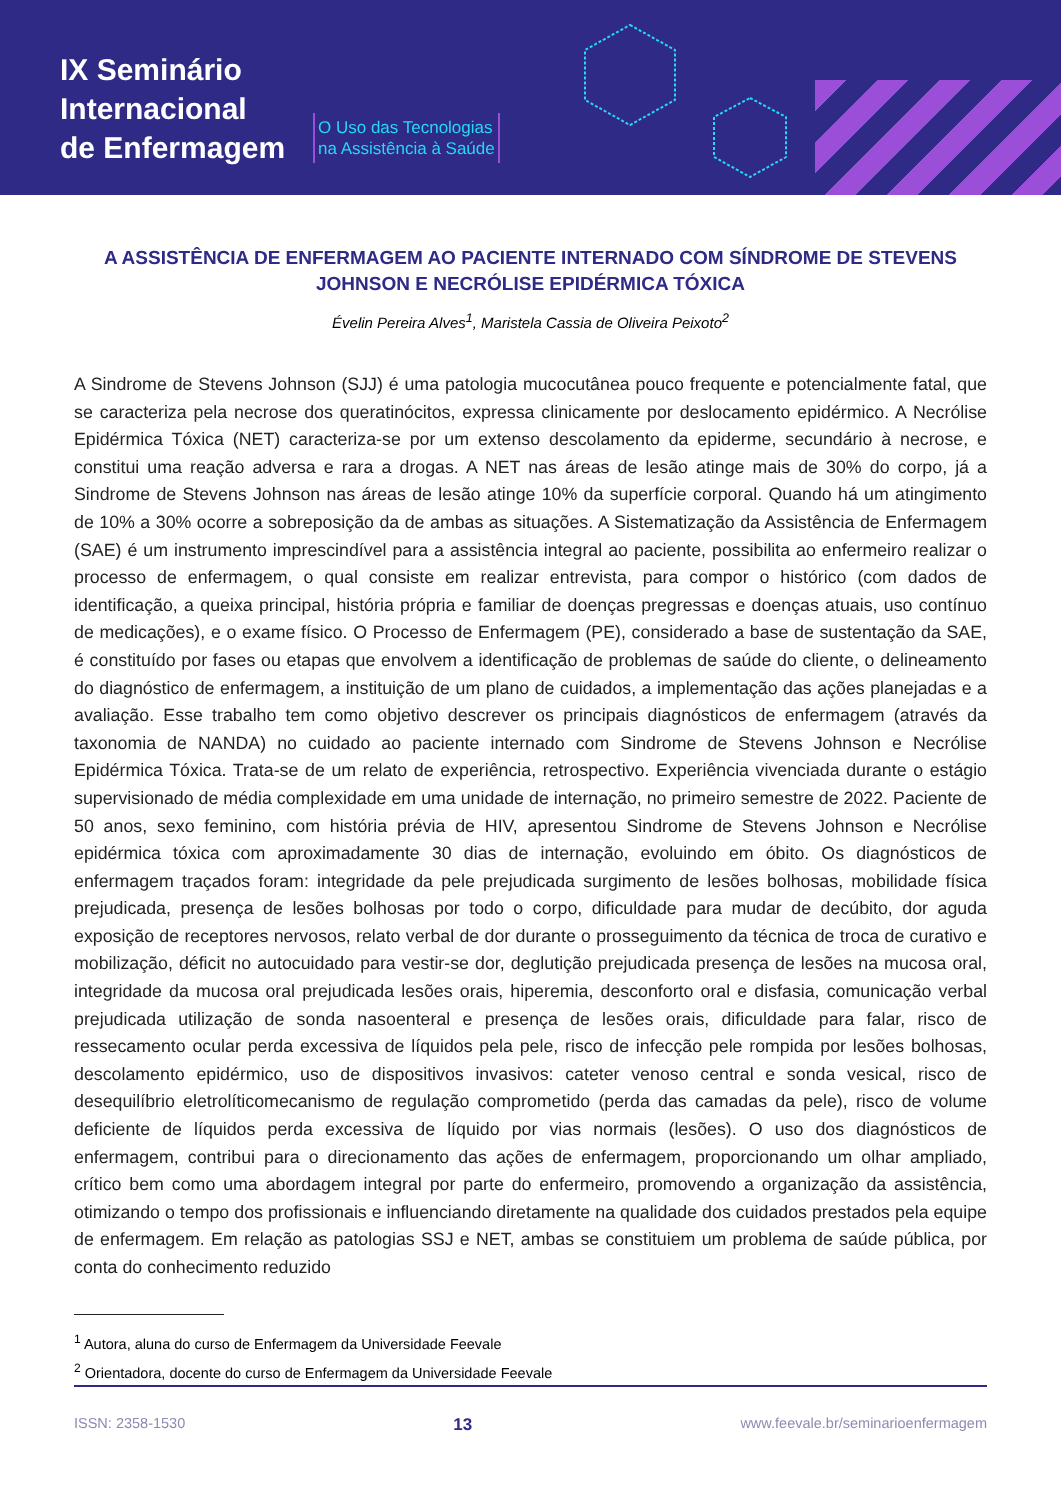IX Seminário
Internacional
de Enfermagem
O Uso das Tecnologias
na Assistência à Saúde
A ASSISTÊNCIA DE ENFERMAGEM AO PACIENTE INTERNADO COM SÍNDROME DE STEVENS JOHNSON E NECRÓLISE EPIDÉRMICA TÓXICA
Évelin Pereira Alves<sup>1</sup>, Maristela Cassia de Oliveira Peixoto<sup>2</sup>
A Sindrome de Stevens Johnson (SJJ) é uma patologia mucocutânea pouco frequente e potencialmente fatal, que se caracteriza pela necrose dos queratinócitos, expressa clinicamente por deslocamento epidérmico. A Necrólise Epidérmica Tóxica (NET) caracteriza-se por um extenso descolamento da epiderme, secundário à necrose, e constitui uma reação adversa e rara a drogas. A NET nas áreas de lesão atinge mais de 30% do corpo, já a Sindrome de Stevens Johnson nas áreas de lesão atinge 10% da superfície corporal. Quando há um atingimento de 10% a 30% ocorre a sobreposição da de ambas as situações. A Sistematização da Assistência de Enfermagem (SAE) é um instrumento imprescindível para a assistência integral ao paciente, possibilita ao enfermeiro realizar o processo de enfermagem, o qual consiste em realizar entrevista, para compor o histórico (com dados de identificação, a queixa principal, história própria e familiar de doenças pregressas e doenças atuais, uso contínuo de medicações), e o exame físico. O Processo de Enfermagem (PE), considerado a base de sustentação da SAE, é constituído por fases ou etapas que envolvem a identificação de problemas de saúde do cliente, o delineamento do diagnóstico de enfermagem, a instituição de um plano de cuidados, a implementação das ações planejadas e a avaliação. Esse trabalho tem como objetivo descrever os principais diagnósticos de enfermagem (através da taxonomia de NANDA) no cuidado ao paciente internado com Sindrome de Stevens Johnson e Necrólise Epidérmica Tóxica. Trata-se de um relato de experiência, retrospectivo. Experiência vivenciada durante o estágio supervisionado de média complexidade em uma unidade de internação, no primeiro semestre de 2022. Paciente de 50 anos, sexo feminino, com história prévia de HIV, apresentou Sindrome de Stevens Johnson e Necrólise epidérmica tóxica com aproximadamente 30 dias de internação, evoluindo em óbito. Os diagnósticos de enfermagem traçados foram: integridade da pele prejudicada surgimento de lesões bolhosas, mobilidade física prejudicada, presença de lesões bolhosas por todo o corpo, dificuldade para mudar de decúbito, dor aguda exposição de receptores nervosos, relato verbal de dor durante o prosseguimento da técnica de troca de curativo e mobilização, déficit no autocuidado para vestir-se dor, deglutição prejudicada presença de lesões na mucosa oral, integridade da mucosa oral prejudicada lesões orais, hiperemia, desconforto oral e disfasia, comunicação verbal prejudicada utilização de sonda nasoenteral e presença de lesões orais, dificuldade para falar, risco de ressecamento ocular perda excessiva de líquidos pela pele, risco de infecção pele rompida por lesões bolhosas, descolamento epidérmico, uso de dispositivos invasivos: cateter venoso central e sonda vesical, risco de desequilíbrio eletrolíticomecanismo de regulação comprometido (perda das camadas da pele), risco de volume deficiente de líquidos perda excessiva de líquido por vias normais (lesões). O uso dos diagnósticos de enfermagem, contribui para o direcionamento das ações de enfermagem, proporcionando um olhar ampliado, crítico bem como uma abordagem integral por parte do enfermeiro, promovendo a organização da assistência, otimizando o tempo dos profissionais e influenciando diretamente na qualidade dos cuidados prestados pela equipe de enfermagem. Em relação as patologias SSJ e NET, ambas se constituiem um problema de saúde pública, por conta do conhecimento reduzido
<sup>1</sup> Autora, aluna do curso de Enfermagem da Universidade Feevale
<sup>2</sup> Orientadora, docente do curso de Enfermagem da Universidade Feevale
ISSN: 2358-1530 13 www.feevale.br/seminarioenfermagem